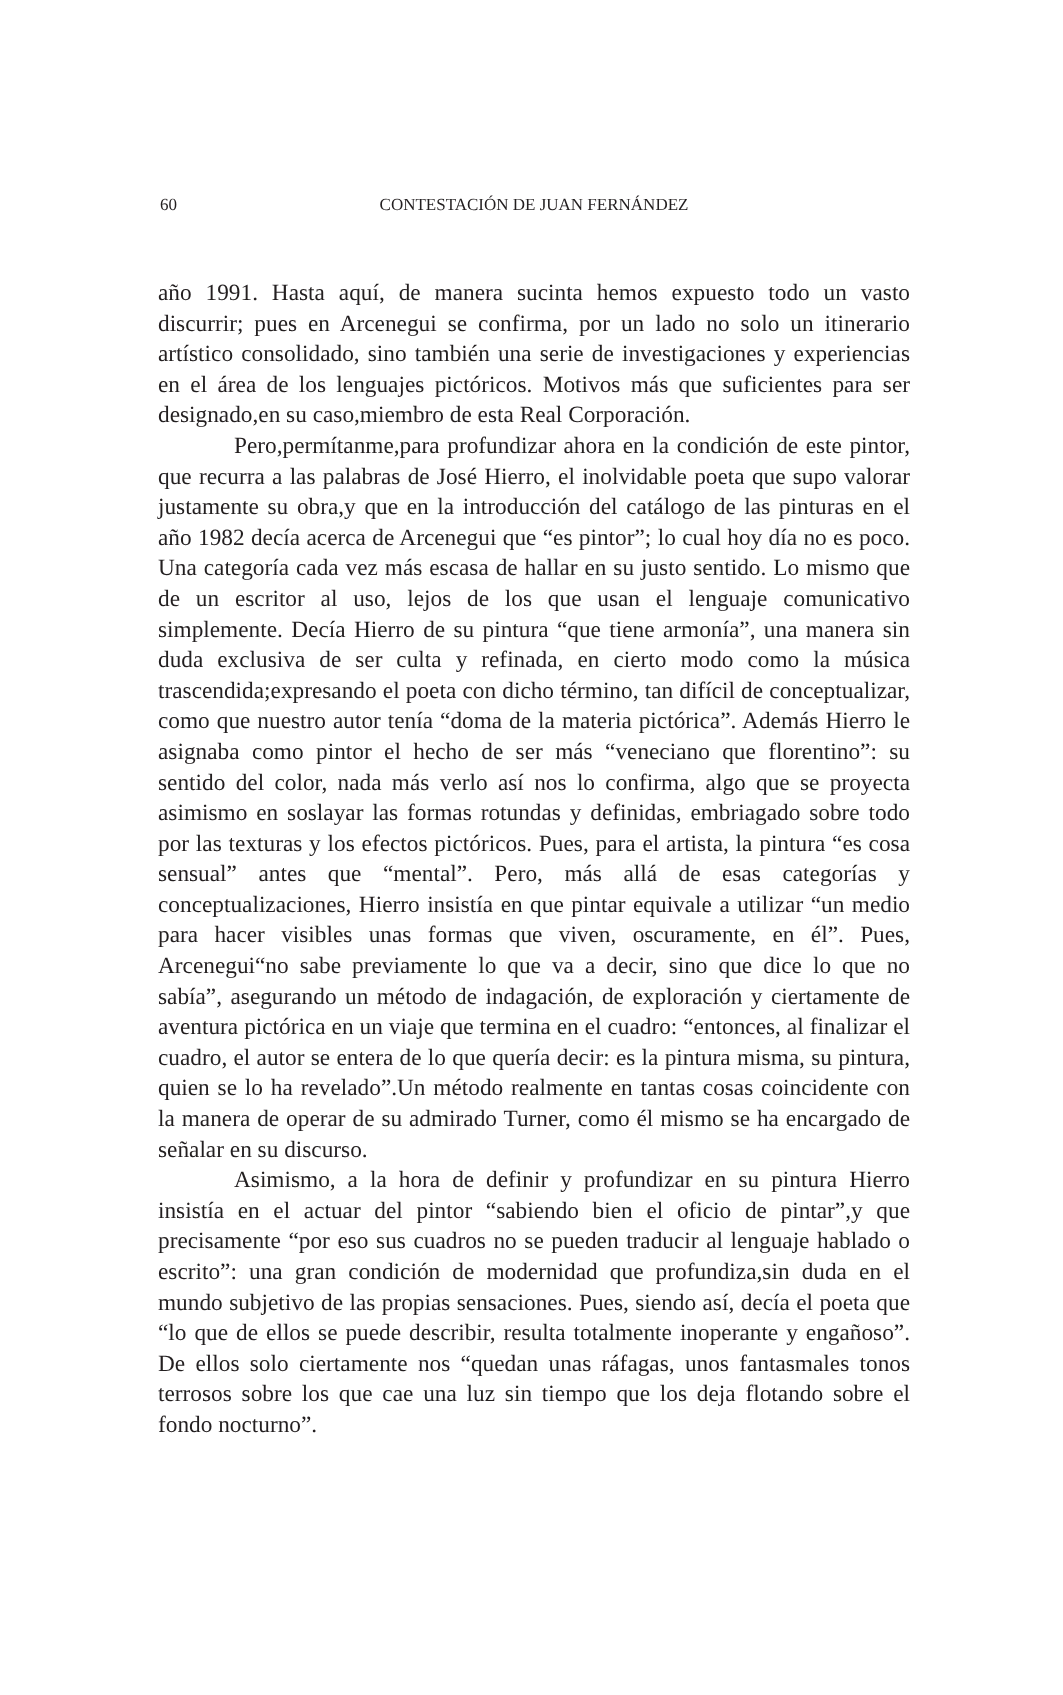60 CONTESTACIÓN DE JUAN FERNÁNDEZ
año 1991. Hasta aquí, de manera sucinta hemos expuesto todo un vasto discurrir; pues en Arcenegui se confirma, por un lado no solo un itinerario artístico consolidado, sino también una serie de investigaciones y experiencias en el área de los lenguajes pictóricos. Motivos más que suficientes para ser designado,en su caso,miembro de esta Real Corporación.
Pero,permítanme,para profundizar ahora en la condición de este pintor, que recurra a las palabras de José Hierro, el inolvidable poeta que supo valorar justamente su obra,y que en la introducción del catálogo de las pinturas en el año 1982 decía acerca de Arcenegui que “es pintor”; lo cual hoy día no es poco. Una categoría cada vez más escasa de hallar en su justo sentido. Lo mismo que de un escritor al uso, lejos de los que usan el lenguaje comunicativo simplemente. Decía Hierro de su pintura “que tiene armonía”, una manera sin duda exclusiva de ser culta y refinada, en cierto modo como la música trascendida;expresando el poeta con dicho término, tan difícil de conceptualizar, como que nuestro autor tenía “doma de la materia pictórica”. Además Hierro le asignaba como pintor el hecho de ser más “veneciano que florentino”: su sentido del color, nada más verlo así nos lo confirma, algo que se proyecta asimismo en soslayar las formas rotundas y definidas, embriagado sobre todo por las texturas y los efectos pictóricos. Pues, para el artista, la pintura “es cosa sensual” antes que “mental”. Pero, más allá de esas categorías y conceptualizaciones, Hierro insistía en que pintar equivale a utilizar “un medio para hacer visibles unas formas que viven, oscuramente, en él”. Pues, Arcenegui“no sabe previamente lo que va a decir, sino que dice lo que no sabía”, asegurando un método de indagación, de exploración y ciertamente de aventura pictórica en un viaje que termina en el cuadro: “entonces, al finalizar el cuadro, el autor se entera de lo que quería decir: es la pintura misma, su pintura, quien se lo ha revelado”.Un método realmente en tantas cosas coincidente con la manera de operar de su admirado Turner, como él mismo se ha encargado de señalar en su discurso.
Asimismo, a la hora de definir y profundizar en su pintura Hierro insistía en el actuar del pintor “sabiendo bien el oficio de pintar”,y que precisamente “por eso sus cuadros no se pueden traducir al lenguaje hablado o escrito”: una gran condición de modernidad que profundiza,sin duda en el mundo subjetivo de las propias sensaciones. Pues, siendo así, decía el poeta que “lo que de ellos se puede describir, resulta totalmente inoperante y engañoso”. De ellos solo ciertamente nos “quedan unas ráfagas, unos fantasmales tonos terrosos sobre los que cae una luz sin tiempo que los deja flotando sobre el fondo nocturno”.